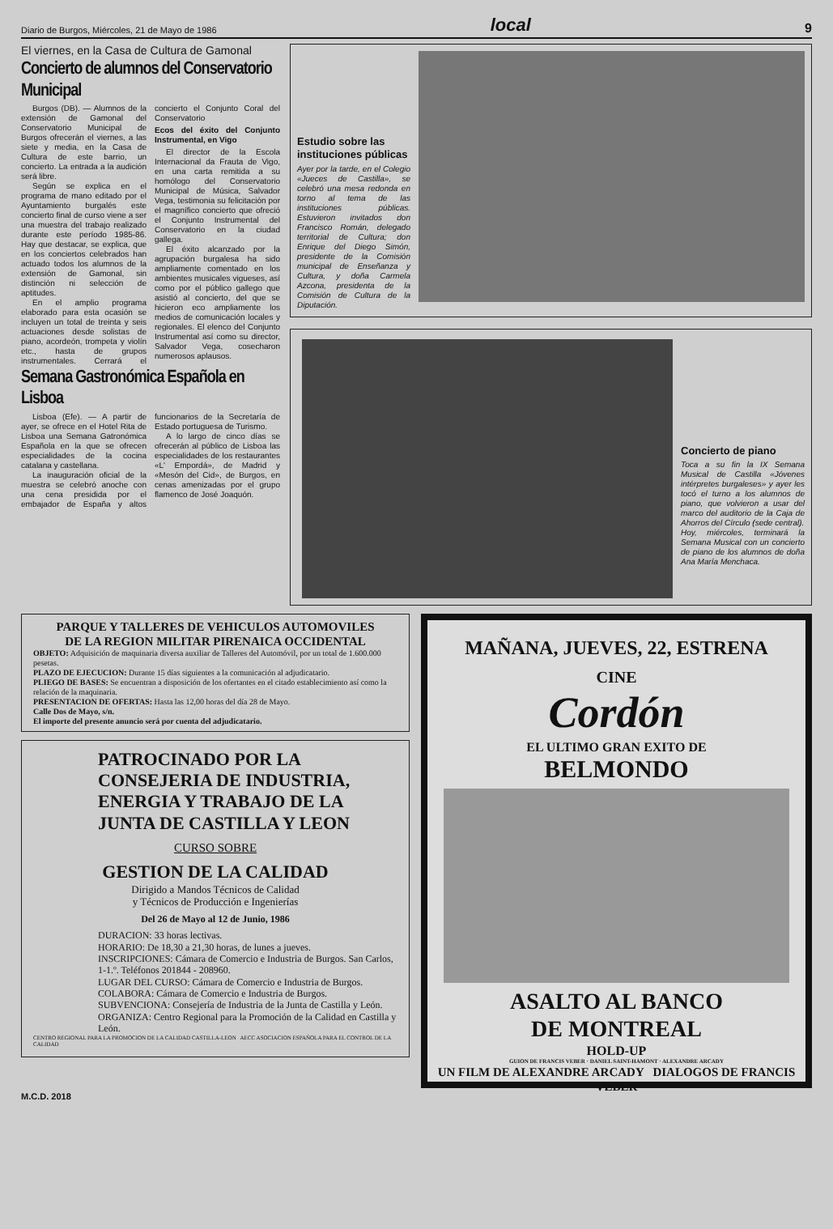Diario de Burgos, Miércoles, 21 de Mayo de 1986 local 9
El viernes, en la Casa de Cultura de Gamonal
Concierto de alumnos del Conservatorio Municipal
Burgos (DB). — Alumnos de la extensión de Gamonal del Conservatorio Municipal de Burgos ofrecerán el viernes, a las siete y media, en la Casa de Cultura de este barrio, un concierto. La entrada a la audición será libre.
Según se explica en el programa de mano editado por el Ayuntamiento burgalés este concierto final de curso viene a ser una muestra del trabajo realizado durante este período 1985-86. Hay que destacar, se explica, que en los conciertos celebrados han actuado todos los alumnos de la extensión de Gamonal, sin distinción ni selección de aptitudes.
En el amplio programa elaborado para esta ocasión se incluyen un total de treinta y seis actuaciones desde solistas de piano, acordeón, trompeta y violín etc., hasta de grupos instrumentales. Cerrará el concierto el Conjunto Coral del Conservatorio
Ecos del éxito del Conjunto Instrumental, en Vigo
El director de la Escola Internacional da Frauta de Vigo, en una carta remitida a su homólogo del Conservatorio Municipal de Música, Salvador Vega, testimonia su felicitación por el magnífico concierto que ofreció el Conjunto Instrumental del Conservatorio en la ciudad gallega.
El éxito alcanzado por la agrupación burgalesa ha sido ampliamente comentado en los ambientes musicales vigueses, así como por el público gallego que asistió al concierto, del que se hicieron eco ampliamente los medios de comunicación locales y regionales. El elenco del Conjunto Instrumental así como su director, Salvador Vega, cosecharon numerosos aplausos.
Semana Gastronómica Española en Lisboa
Lisboa (Efe). — A partir de ayer, se ofrece en el Hotel Rita de Lisboa una Semana Gatronómica Española en la que se ofrecen especialidades de la cocina catalana y castellana.
La inauguración oficial de la muestra se celebró anoche con una cena presidida por el embajador de España y altos funcionarios de la Secretaría de Estado portuguesa de Turismo.
A lo largo de cinco días se ofrecerán al público de Lisboa las especialidades de los restaurantes «L' Empordá», de Madrid y «Mesón del Cid», de Burgos, en cenas amenizadas por el grupo flamenco de José Joaquón.
Estudio sobre las instituciones públicas
Ayer por la tarde, en el Colegio «Jueces de Castilla», se celebró una mesa redonda en torno al tema de las instituciones públicas. Estuvieron invitados don Francisco Román, delegado territorial de Cultura; don Enrique del Diego Simón, presidente de la Comisión municipal de Enseñanza y Cultura, y doña Carmela Azcona, presidenta de la Comisión de Cultura de la Diputación.
Concierto de piano
Toca a su fin la IX Semana Musical de Castilla «Jóvenes intérpretes burgaleses» y ayer les tocó el turno a los alumnos de piano, que volvieron a usar del marco del auditorio de la Caja de Ahorros del Círculo (sede central).
Hoy, miércoles, terminará la Semana Musical con un concierto de piano de los alumnos de doña Ana María Menchaca.
PARQUE Y TALLERES DE VEHICULOS AUTOMOVILES
DE LA REGION MILITAR PIRENAICA OCCIDENTAL
OBJETO: Adquisición de maquinaria diversa auxiliar de Talleres del Automóvil, por un total de 1.600.000 pesetas.
PLAZO DE EJECUCION: Durante 15 días siguientes a la comunicación al adjudicatario.
PLIEGO DE BASES: Se encuentran a disposición de los ofertantes en el citado establecimiento así como la relación de la maquinaria.
PRESENTACION DE OFERTAS: Hasta las 12,00 horas del día 28 de Mayo.
Calle Dos de Mayo, s/n.
El importe del presente anuncio será por cuenta del adjudicatario.
PATROCINADO POR LA CONSEJERIA DE INDUSTRIA, ENERGIA Y TRABAJO DE LA JUNTA DE CASTILLA Y LEON
CURSO SOBRE
GESTION DE LA CALIDAD
Dirigido a Mandos Técnicos de Calidad
y Técnicos de Producción e Ingenierías
Del 26 de Mayo al 12 de Junio, 1986
DURACION: 33 horas lectivas.
HORARIO: De 18,30 a 21,30 horas, de lunes a jueves.
INSCRIPCIONES: Cámara de Comercio e Industria de Burgos. San Carlos, 1-1.º. Teléfonos 201844 - 208960.
LUGAR DEL CURSO: Cámara de Comercio e Industria de Burgos.
COLABORA: Cámara de Comercio e Industria de Burgos.
SUBVENCIONA: Consejería de Industria de la Junta de Castilla y León.
ORGANIZA: Centro Regional para la Promoción de la Calidad en Castilla y León.
CENTRO REGIONAL PARA LA PROMOCION DE LA CALIDAD CASTILLA-LEON AECC ASOCIACION ESPAÑOLA PARA EL CONTROL DE LA CALIDAD
MAÑANA, JUEVES, 22, ESTRENA
CINE
Cordón
EL ULTIMO GRAN EXITO DE
BELMONDO
ASALTO AL BANCO
DE MONTREAL
HOLD-UP
GUION DE FRANCIS VEBER · DANIEL SAINT-HAMONT · ALEXANDRE ARCADY
UN FILM DE ALEXANDRE ARCADY DIALOGOS DE FRANCIS VEBER
M.C.D. 2018